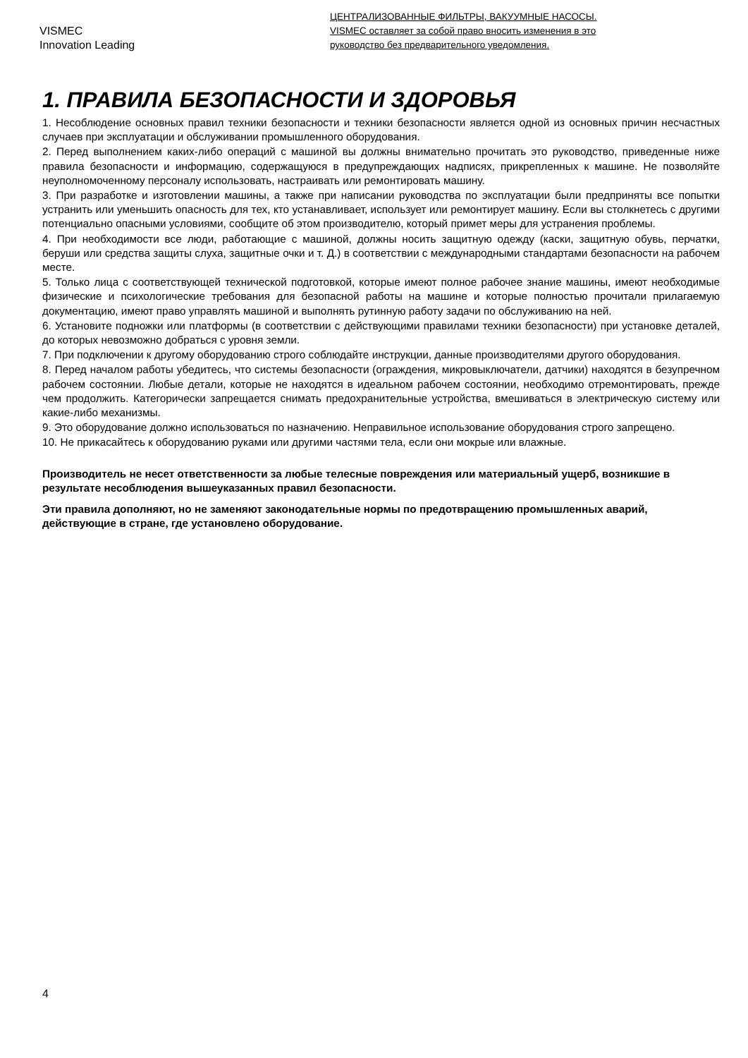VISMEC
Innovation Leading
ЦЕНТРАЛИЗОВАННЫЕ ФИЛЬТРЫ, ВАКУУМНЫЕ НАСОСЫ.
VISMEC оставляет за собой право вносить изменения в это
руководство без предварительного уведомления.
1. ПРАВИЛА БЕЗОПАСНОСТИ И ЗДОРОВЬЯ
1. Несоблюдение основных правил техники безопасности и техники безопасности является одной из основных причин несчастных случаев при эксплуатации и обслуживании промышленного оборудования.
2. Перед выполнением каких-либо операций с машиной вы должны внимательно прочитать это руководство, приведенные ниже правила безопасности и информацию, содержащуюся в предупреждающих надписях, прикрепленных к машине. Не позволяйте неуполномоченному персоналу использовать, настраивать или ремонтировать машину.
3. При разработке и изготовлении машины, а также при написании руководства по эксплуатации были предприняты все попытки устранить или уменьшить опасность для тех, кто устанавливает, использует или ремонтирует машину. Если вы столкнетесь с другими потенциально опасными условиями, сообщите об этом производителю, который примет меры для устранения проблемы.
4. При необходимости все люди, работающие с машиной, должны носить защитную одежду (каски, защитную обувь, перчатки, беруши или средства защиты слуха, защитные очки и т. Д.) в соответствии с международными стандартами безопасности на рабочем месте.
5. Только лица с соответствующей технической подготовкой, которые имеют полное рабочее знание машины, имеют необходимые физические и психологические требования для безопасной работы на машине и которые полностью прочитали прилагаемую документацию, имеют право управлять машиной и выполнять рутинную работу задачи по обслуживанию на ней.
6. Установите подножки или платформы (в соответствии с действующими правилами техники безопасности) при установке деталей, до которых невозможно добраться с уровня земли.
7. При подключении к другому оборудованию строго соблюдайте инструкции, данные производителями другого оборудования.
8. Перед началом работы убедитесь, что системы безопасности (ограждения, микровыключатели, датчики) находятся в безупречном рабочем состоянии. Любые детали, которые не находятся в идеальном рабочем состоянии, необходимо отремонтировать, прежде чем продолжить. Категорически запрещается снимать предохранительные устройства, вмешиваться в электрическую систему или какие-либо механизмы.
9. Это оборудование должно использоваться по назначению. Неправильное использование оборудования строго запрещено.
10. Не прикасайтесь к оборудованию руками или другими частями тела, если они мокрые или влажные.
Производитель не несет ответственности за любые телесные повреждения или материальный ущерб, возникшие в результате несоблюдения вышеуказанных правил безопасности.
Эти правила дополняют, но не заменяют законодательные нормы по предотвращению промышленных аварий, действующие в стране, где установлено оборудование.
4